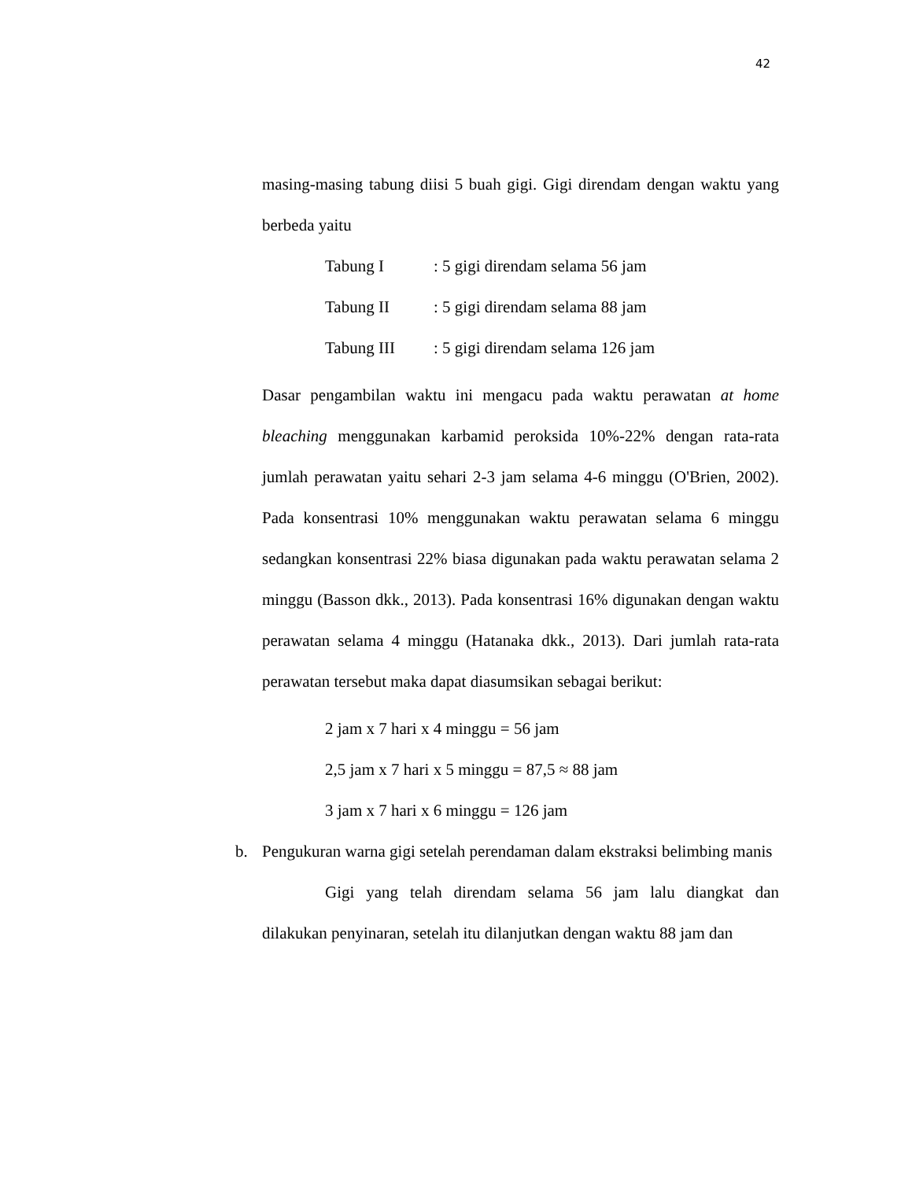42
masing-masing tabung diisi 5 buah gigi. Gigi direndam dengan waktu yang berbeda yaitu
Tabung I: 5 gigi direndam selama 56 jam
Tabung II: 5 gigi direndam selama 88 jam
Tabung III: 5 gigi direndam selama 126 jam
Dasar pengambilan waktu ini mengacu pada waktu perawatan at home bleaching menggunakan karbamid peroksida 10%-22% dengan rata-rata jumlah perawatan yaitu sehari 2-3 jam selama 4-6 minggu (O'Brien, 2002). Pada konsentrasi 10% menggunakan waktu perawatan selama 6 minggu sedangkan konsentrasi 22% biasa digunakan pada waktu perawatan selama 2 minggu (Basson dkk., 2013). Pada konsentrasi 16% digunakan dengan waktu perawatan selama 4 minggu (Hatanaka dkk., 2013). Dari jumlah rata-rata perawatan tersebut maka dapat diasumsikan sebagai berikut:
2 jam x 7 hari x 4 minggu = 56 jam
2,5 jam x 7 hari x 5 minggu = 87,5 ≈ 88 jam
3 jam x 7 hari x 6 minggu = 126 jam
b. Pengukuran warna gigi setelah perendaman dalam ekstraksi belimbing manis
Gigi yang telah direndam selama 56 jam lalu diangkat dan dilakukan penyinaran, setelah itu dilanjutkan dengan waktu 88 jam dan